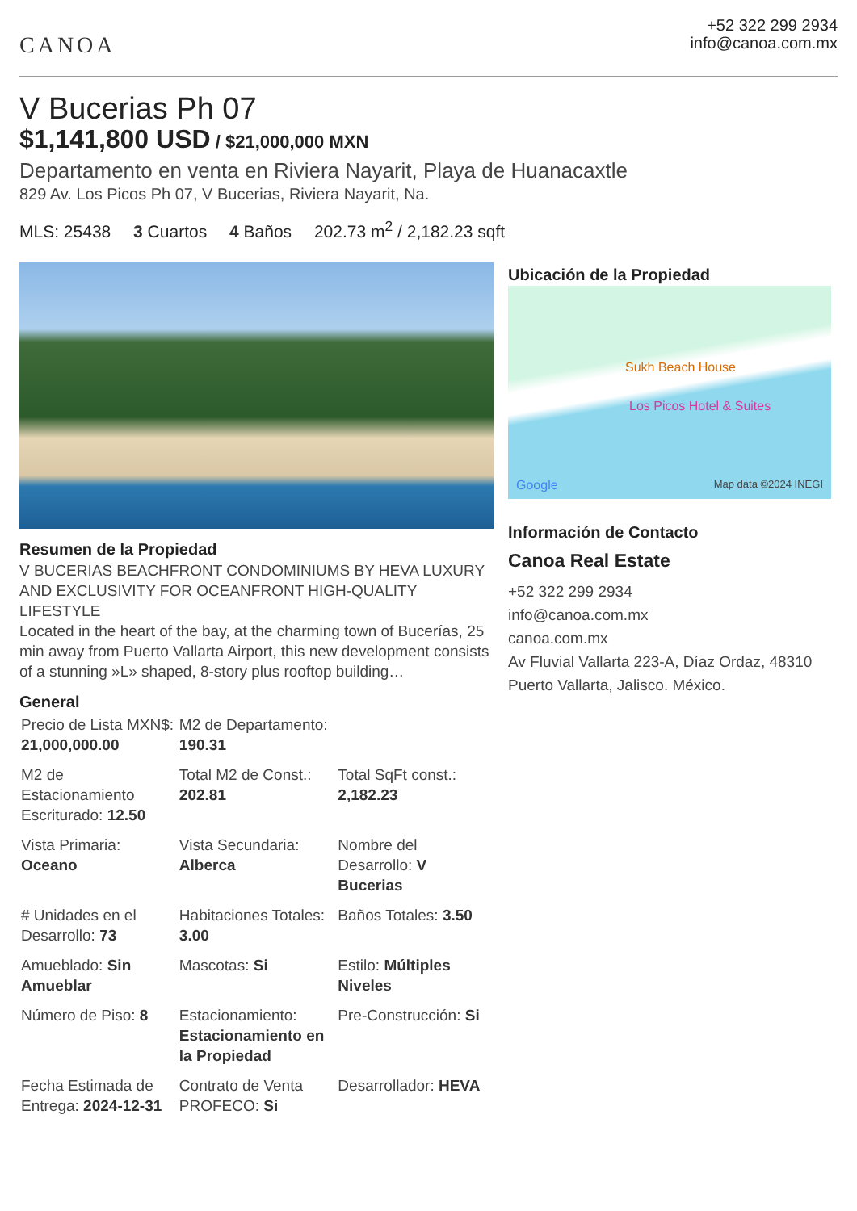CANOA
+52 322 299 2934
info@canoa.com.mx
V Bucerias Ph 07
$1,141,800 USD / $21,000,000 MXN
Departamento en venta en Riviera Nayarit, Playa de Huanacaxtle
829 Av. Los Picos Ph 07, V Bucerias, Riviera Nayarit, Na.
MLS: 25438 3 Cuartos 4 Baños 202.73 m<sup>2</sup> / 2,182.23 sqft
Resumen de la Propiedad
V BUCERIAS BEACHFRONT CONDOMINIUMS BY HEVA LUXURY AND EXCLUSIVITY FOR OCEANFRONT HIGH-QUALITY LIFESTYLE
Located in the heart of the bay, at the charming town of Bucerías, 25 min away from Puerto Vallarta Airport, this new development consists of a stunning »L» shaped, 8-story plus rooftop building…
General
| Precio de Lista MXN$: 21,000,000.00 | M2 de Departamento: 190.31 | |
| M2 de Estacionamiento Escriturado: 12.50 | Total M2 de Const.: 202.81 | Total SqFt const.: 2,182.23 |
| Vista Primaria: Oceano | Vista Secundaria: Alberca | Nombre del Desarrollo: V Bucerias |
| # Unidades en el Desarrollo: 73 | Habitaciones Totales: 3.00 | Baños Totales: 3.50 |
| Amueblado: Sin Amueblar | Mascotas: Si | Estilo: Múltiples Niveles |
| Número de Piso: 8 | Estacionamiento: Estacionamiento en la Propiedad | Pre-Construcción: Si |
| Fecha Estimada de Entrega: 2024-12-31 | Contrato de Venta PROFECO: Si | Desarrollador: HEVA |
Ubicación de la Propiedad
Sukh Beach House
Los Picos Hotel & Suites
Google Map data ©2024 INEGI
Información de Contacto
Canoa Real Estate
+52 322 299 2934
info@canoa.com.mx
canoa.com.mx
Av Fluvial Vallarta 223-A, Díaz Ordaz, 48310 Puerto Vallarta, Jalisco. México.